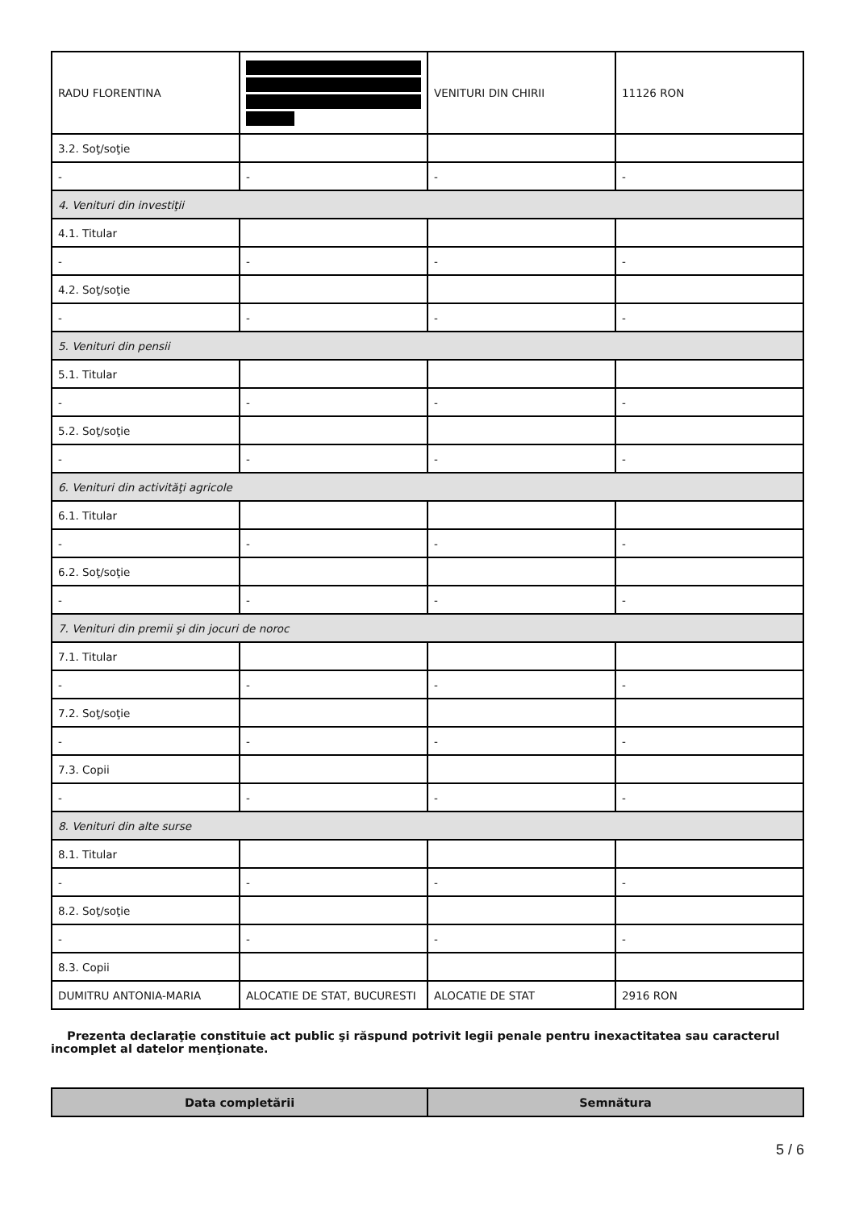| RADU FLORENTINA | | VENITURI DIN CHIRII | 11126 RON |
| 3.2. Soţ/soţie | | | |
| - | - | - | - |
| 4. Venituri din investiţii | | | |
| 4.1. Titular | | | |
| - | - | - | - |
| 4.2. Soţ/soţie | | | |
| - | - | - | - |
| 5. Venituri din pensii | | | |
| 5.1. Titular | | | |
| - | - | - | - |
| 5.2. Soţ/soţie | | | |
| - | - | - | - |
| 6. Venituri din activităţi agricole | | | |
| 6.1. Titular | | | |
| - | - | - | - |
| 6.2. Soţ/soţie | | | |
| - | - | - | - |
| 7. Venituri din premii şi din jocuri de noroc | | | |
| 7.1. Titular | | | |
| - | - | - | - |
| 7.2. Soţ/soţie | | | |
| - | - | - | - |
| 7.3. Copii | | | |
| - | - | - | - |
| 8. Venituri din alte surse | | | |
| 8.1. Titular | | | |
| - | - | - | - |
| 8.2. Soţ/soţie | | | |
| - | - | - | - |
| 8.3. Copii | | | |
| DUMITRU ANTONIA-MARIA | ALOCATIE DE STAT, BUCURESTI | ALOCATIE DE STAT | 2916 RON |
Prezenta declaraţie constituie act public şi răspund potrivit legii penale pentru inexactitatea sau caracterul incomplet al datelor menţionate.
| Data completării | Semnătura |
| --- | --- |
5 / 6